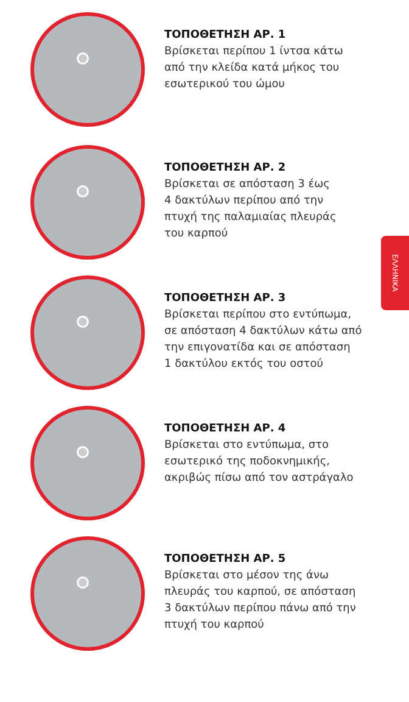ΤΟΠΟΘΕΤΗΣΗ ΑΡ. 1
Βρίσκεται περίπου 1 ίντσα κάτω
από την κλείδα κατά μήκος του
εσωτερικού του ώμου
ΤΟΠΟΘΕΤΗΣΗ ΑΡ. 2
Βρίσκεται σε απόσταση 3 έως
4 δακτύλων περίπου από την
πτυχή της παλαμιαίας πλευράς
του καρπού
ΤΟΠΟΘΕΤΗΣΗ ΑΡ. 3
Βρίσκεται περίπου στο εντύπωμα,
σε απόσταση 4 δακτύλων κάτω από
την επιγονατίδα και σε απόσταση
1 δακτύλου εκτός του οστού
ΤΟΠΟΘΕΤΗΣΗ ΑΡ. 4
Βρίσκεται στο εντύπωμα, στο
εσωτερικό της ποδοκνημικής,
ακριβώς πίσω από τον αστράγαλο
ΤΟΠΟΘΕΤΗΣΗ ΑΡ. 5
Βρίσκεται στο μέσον της άνω
πλευράς του καρπού, σε απόσταση
3 δακτύλων περίπου πάνω από την
πτυχή του καρπού
ΕΛΛΗΝΙΚΑ